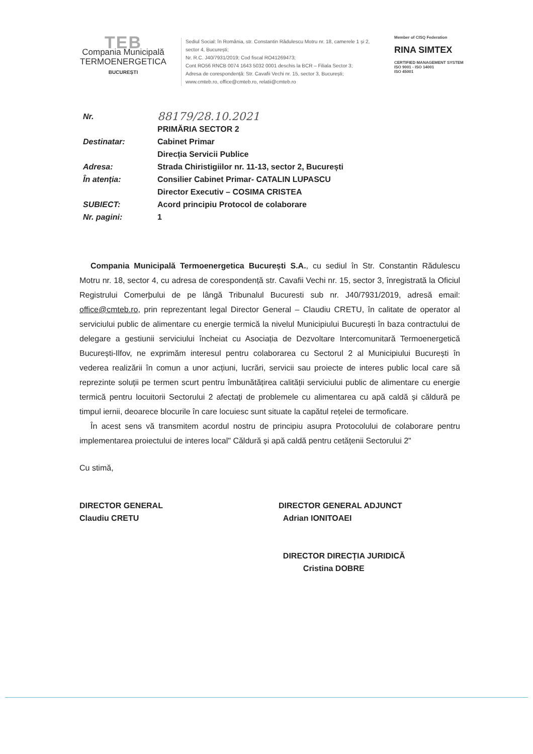TEB
Compania Municipală
TERMOENERGETICA
BUCUREȘTI
Sediul Social: în România, str. Constantin Rădulescu Motru nr. 18, camerele 1 și 2, sector 4, București;
Nr. R.C. J40/7931/2019; Cod fiscal RO41269473;
Cont RO56 RNCB 0074 1643 5032 0001 deschis la BCR – Filiala Sector 3;
Adresa de corespondență: Str. Cavafii Vechi nr. 15, sector 3, București;
www.cmteb.ro, office@cmteb.ro, relatii@cmteb.ro
Member of CISQ Federation
RINA SIMTEX
CERTIFIED MANAGEMENT SYSTEM
ISO 9001 - ISO 14001
ISO 45001
| Nr. | 88179/28.10.2021 |
| | PRIMĂRIA SECTOR 2 |
| Destinatar: | Cabinet Primar |
| | Direcția Servicii Publice |
| Adresa: | Strada Chiristigiilor nr. 11-13, sector 2, București |
| În atenția: | Consilier Cabinet Primar- CATALIN LUPASCU |
| | Director Executiv – COSIMA CRISTEA |
| SUBIECT: | Acord principiu Protocol de colaborare |
| Nr. pagini: | 1 |
Compania Municipală Termoenergetica București S.A., cu sediul în Str. Constantin Rădulescu Motru nr. 18, sector 4, cu adresa de corespondență str. Cavafii Vechi nr. 15, sector 3, înregistrată la Oficiul Registrului Comerþului de pe lângă Tribunalul Bucuresti sub nr. J40/7931/2019, adresă email: office@cmteb.ro, prin reprezentant legal Director General – Claudiu CRETU, în calitate de operator al serviciului public de alimentare cu energie termică la nivelul Municipiului București în baza contractului de delegare a gestiunii serviciului încheiat cu Asociația de Dezvoltare Intercomunitară Termoenergetică București-Ilfov, ne exprimăm interesul pentru colaborarea cu Sectorul 2 al Municipiului București în vederea realizării în comun a unor acțiuni, lucrări, servicii sau proiecte de interes public local care să reprezinte soluții pe termen scurt pentru îmbunătățirea calității serviciului public de alimentare cu energie termică pentru locuitorii Sectorului 2 afectați de problemele cu alimentarea cu apă caldă și căldură pe timpul iernii, deoarece blocurile în care locuiesc sunt situate la capătul rețelei de termoficare.
În acest sens vă transmitem acordul nostru de principiu asupra Protocolului de colaborare pentru implementarea proiectului de interes local" Căldură și apă caldă pentru cetățenii Sectorului 2"
Cu stimă,
DIRECTOR GENERAL
Claudiu CRETU
DIRECTOR GENERAL ADJUNCT
Adrian IONITOAEI
DIRECTOR DIRECȚIA JURIDICĂ
Cristina DOBRE